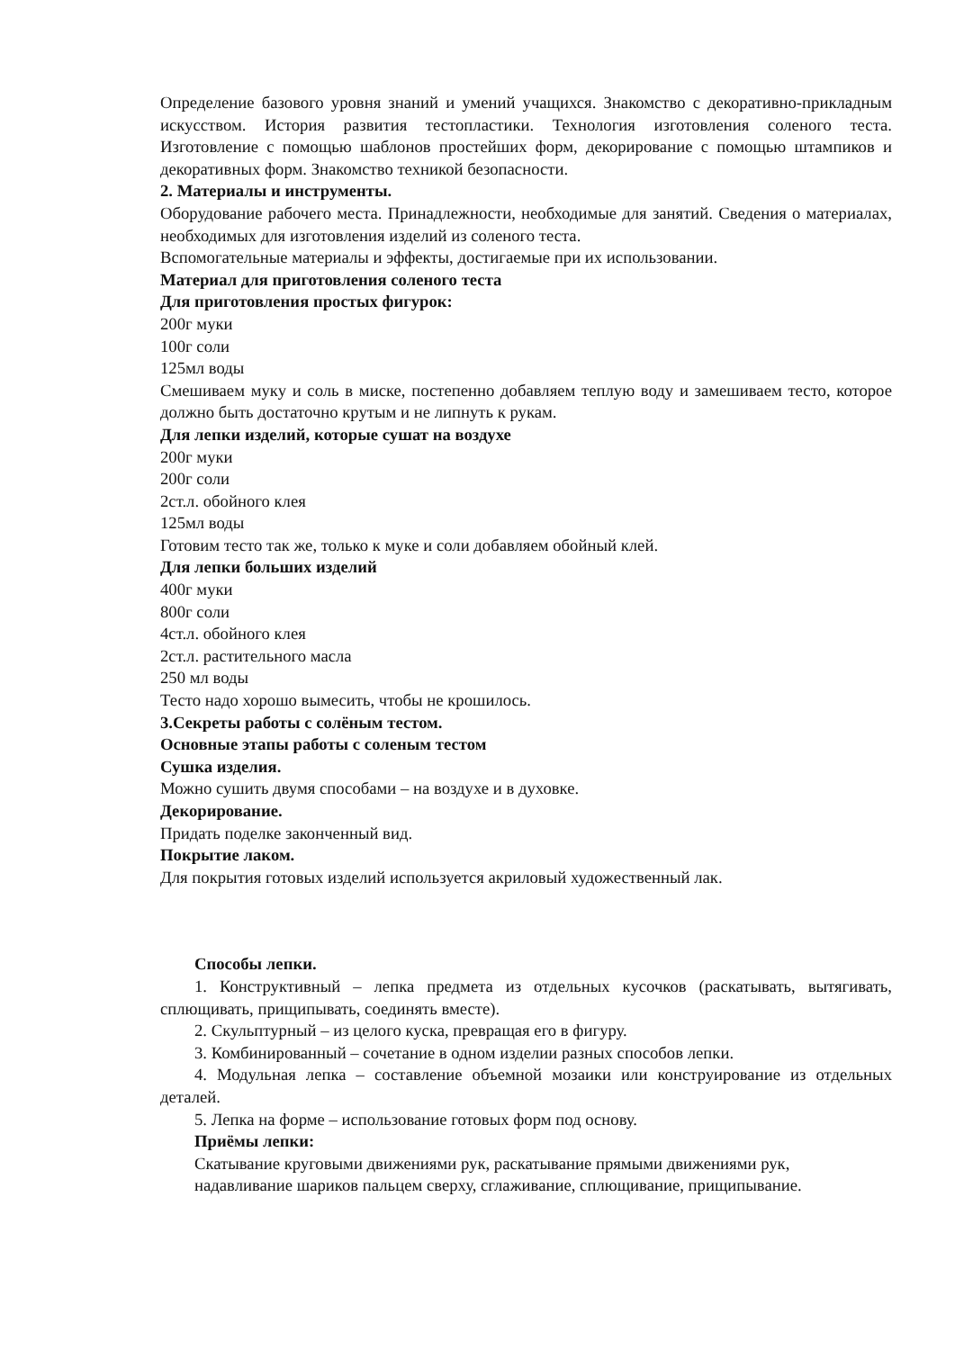Определение базового уровня знаний и умений учащихся. Знакомство с декоративно-прикладным искусством. История развития тестопластики. Технология изготовления соленого теста. Изготовление с помощью шаблонов простейших форм, декорирование с помощью штампиков и декоративных форм. Знакомство техникой безопасности.
2. Материалы и инструменты.
Оборудование рабочего места. Принадлежности, необходимые для занятий. Сведения о материалах, необходимых для изготовления изделий из соленого теста.
Вспомогательные материалы и эффекты, достигаемые при их использовании.
Материал для приготовления соленого теста
Для приготовления простых фигурок:
200г муки
100г соли
125мл воды
Смешиваем муку и соль в миске, постепенно добавляем теплую воду и замешиваем тесто, которое должно быть достаточно крутым и не липнуть к рукам.
Для лепки изделий, которые сушат на воздухе
200г муки
200г соли
2ст.л. обойного клея
125мл воды
Готовим тесто так же, только к муке и соли добавляем обойный клей.
Для лепки больших изделий
400г муки
800г соли
4ст.л. обойного клея
2ст.л. растительного масла
250 мл воды
Тесто надо хорошо вымесить, чтобы не крошилось.
3.Секреты работы с солёным тестом.
Основные этапы работы с соленым тестом
Сушка изделия.
Можно сушить двумя способами – на воздухе и в духовке.
Декорирование.
Придать поделке законченный вид.
Покрытие лаком.
Для покрытия готовых изделий используется акриловый художественный лак.
Способы лепки.
1. Конструктивный – лепка предмета из отдельных кусочков (раскатывать, вытягивать, сплющивать, прищипывать, соединять вместе).
2. Скульптурный – из целого куска, превращая его в фигуру.
3. Комбинированный – сочетание в одном изделии разных способов лепки.
4. Модульная лепка – составление объемной мозаики или конструирование из отдельных деталей.
5. Лепка на форме – использование готовых форм под основу.
Приёмы лепки:
Скатывание круговыми движениями рук, раскатывание прямыми движениями рук,
надавливание шариков пальцем сверху, сглаживание, сплющивание, прищипывание.